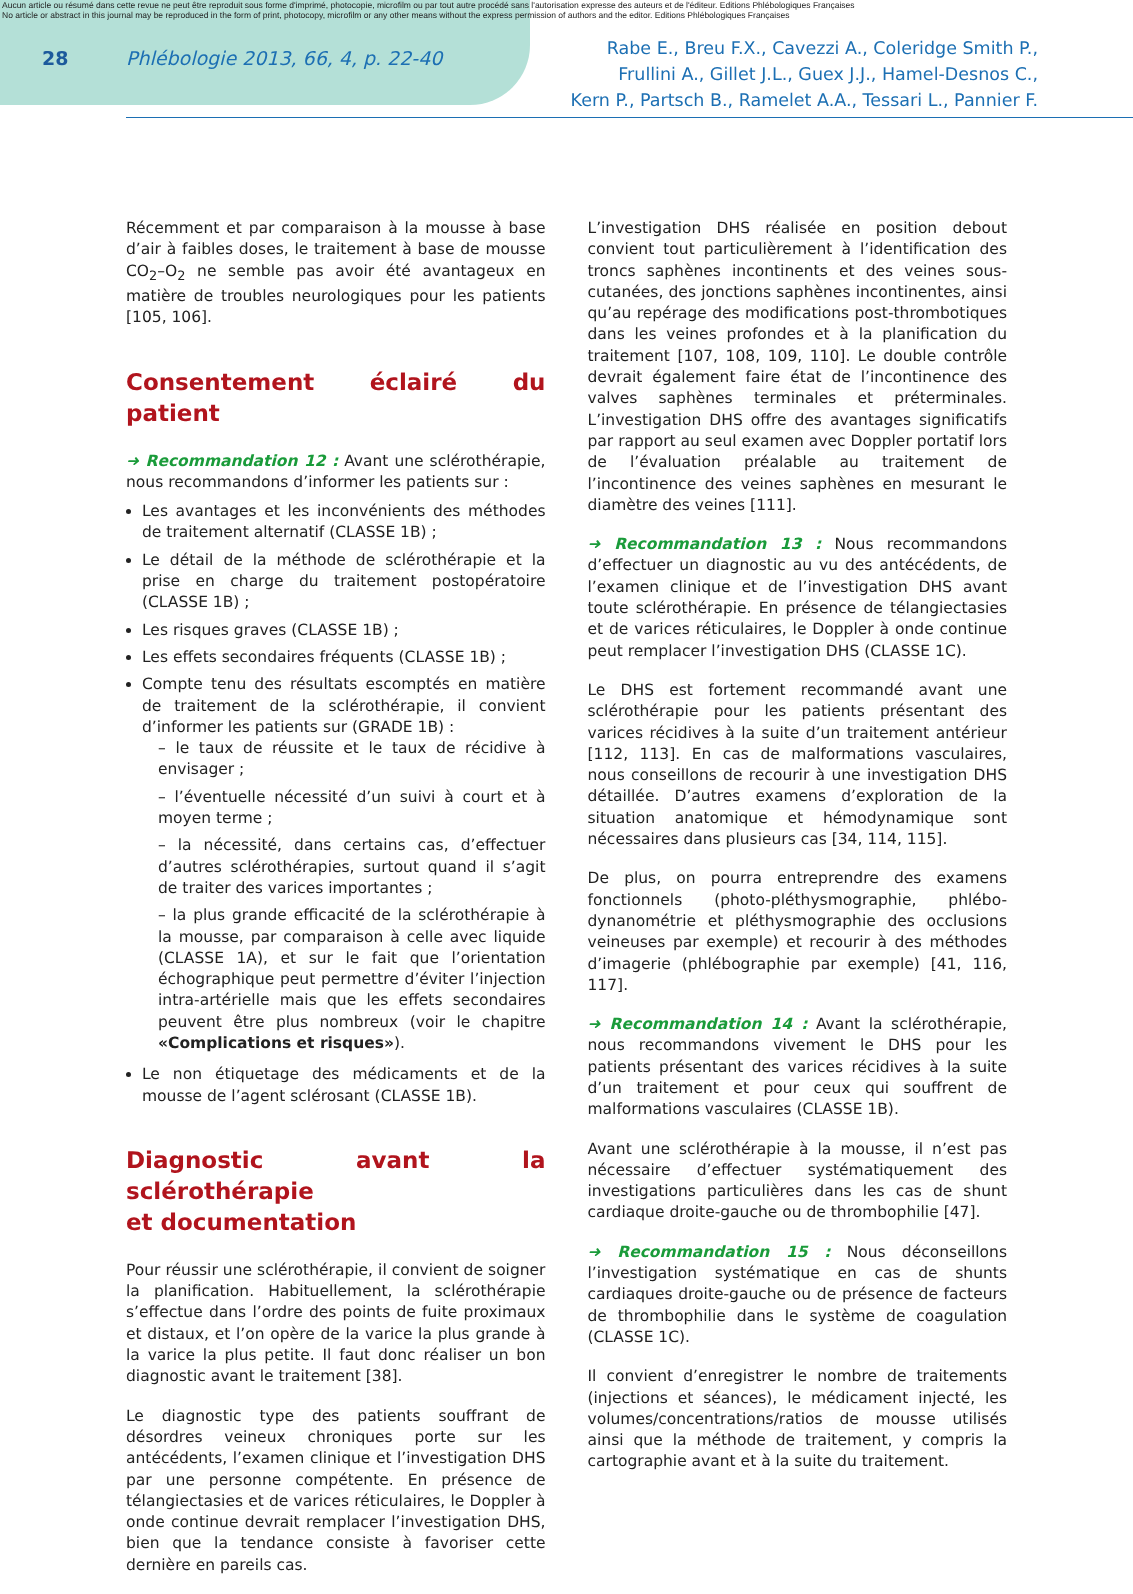Aucun article ou résumé dans cette revue ne peut être reproduit sous forme d'imprimé, photocopie, microfilm ou par tout autre procédé sans l'autorisation expresse des auteurs et de l'éditeur. Editions Phlébologiques Françaises
No article or abstract in this journal may be reproduced in the form of print, photocopy, microfilm or any other means without the express permission of authors and the editor. Editions Phlébologiques Françaises
28 Phlébologie 2013, 66, 4, p. 22-40
Rabe E., Breu F.X., Cavezzi A., Coleridge Smith P.,
Frullini A., Gillet J.L., Guex J.J., Hamel-Desnos C.,
Kern P., Partsch B., Ramelet A.A., Tessari L., Pannier F.
Récemment et par comparaison à la mousse à base d’air à faibles doses, le traitement à base de mousse CO<sub>2</sub>–O<sub>2</sub> ne semble pas avoir été avantageux en matière de troubles neurologiques pour les patients [105, 106].
Consentement éclairé du patient
➜ Recommandation 12 : Avant une sclérothérapie, nous recommandons d’informer les patients sur :
Les avantages et les inconvénients des méthodes de traitement alternatif (CLASSE 1B) ;
Le détail de la méthode de sclérothérapie et la prise en charge du traitement postopératoire (CLASSE 1B) ;
Les risques graves (CLASSE 1B) ;
Les effets secondaires fréquents (CLASSE 1B) ;
Compte tenu des résultats escomptés en matière de traitement de la sclérothérapie, il convient d’informer les patients sur (GRADE 1B) :
– le taux de réussite et le taux de récidive à envisager ;
– l’éventuelle nécessité d’un suivi à court et à moyen terme ;
– la nécessité, dans certains cas, d’effectuer d’autres sclérothérapies, surtout quand il s’agit de traiter des varices importantes ;
– la plus grande efficacité de la sclérothérapie à la mousse, par comparaison à celle avec liquide (CLASSE 1A), et sur le fait que l’orientation échographique peut permettre d’éviter l’injection intra-artérielle mais que les effets secondaires peuvent être plus nombreux (voir le chapitre «Complications et risques»).
Le non étiquetage des médicaments et de la mousse de l’agent sclérosant (CLASSE 1B).
Diagnostic avant la sclérothérapie
et documentation
Pour réussir une sclérothérapie, il convient de soigner la planification. Habituellement, la sclérothérapie s’effectue dans l’ordre des points de fuite proximaux et distaux, et l’on opère de la varice la plus grande à la varice la plus petite. Il faut donc réaliser un bon diagnostic avant le traitement [38].
Le diagnostic type des patients souffrant de désordres veineux chroniques porte sur les antécédents, l’examen clinique et l’investigation DHS par une personne compétente. En présence de télangiectasies et de varices réticulaires, le Doppler à onde continue devrait remplacer l’investigation DHS, bien que la tendance consiste à favoriser cette dernière en pareils cas.
L’investigation DHS réalisée en position debout convient tout particulièrement à l’identification des troncs saphènes incontinents et des veines sous-cutanées, des jonctions saphènes incontinentes, ainsi qu’au repérage des modifications post-thrombotiques dans les veines profondes et à la planification du traitement [107, 108, 109, 110]. Le double contrôle devrait également faire état de l’incontinence des valves saphènes terminales et préterminales. L’investigation DHS offre des avantages significatifs par rapport au seul examen avec Doppler portatif lors de l’évaluation préalable au traitement de l’incontinence des veines saphènes en mesurant le diamètre des veines [111].
➜ Recommandation 13 : Nous recommandons d’effectuer un diagnostic au vu des antécédents, de l’examen clinique et de l’investigation DHS avant toute sclérothérapie. En présence de télangiectasies et de varices réticulaires, le Doppler à onde continue peut remplacer l’investigation DHS (CLASSE 1C).
Le DHS est fortement recommandé avant une sclérothérapie pour les patients présentant des varices récidives à la suite d’un traitement antérieur [112, 113]. En cas de malformations vasculaires, nous conseillons de recourir à une investigation DHS détaillée. D’autres examens d’exploration de la situation anatomique et hémodynamique sont nécessaires dans plusieurs cas [34, 114, 115].
De plus, on pourra entreprendre des examens fonctionnels (photo-pléthysmographie, phlébo-dynanométrie et pléthysmographie des occlusions veineuses par exemple) et recourir à des méthodes d’imagerie (phlébographie par exemple) [41, 116, 117].
➜ Recommandation 14 : Avant la sclérothérapie, nous recommandons vivement le DHS pour les patients présentant des varices récidives à la suite d’un traitement et pour ceux qui souffrent de malformations vasculaires (CLASSE 1B).
Avant une sclérothérapie à la mousse, il n’est pas nécessaire d’effectuer systématiquement des investigations particulières dans les cas de shunt cardiaque droite-gauche ou de thrombophilie [47].
➜ Recommandation 15 : Nous déconseillons l’investigation systématique en cas de shunts cardiaques droite-gauche ou de présence de facteurs de thrombophilie dans le système de coagulation (CLASSE 1C).
Il convient d’enregistrer le nombre de traitements (injections et séances), le médicament injecté, les volumes/concentrations/ratios de mousse utilisés ainsi que la méthode de traitement, y compris la cartographie avant et à la suite du traitement.